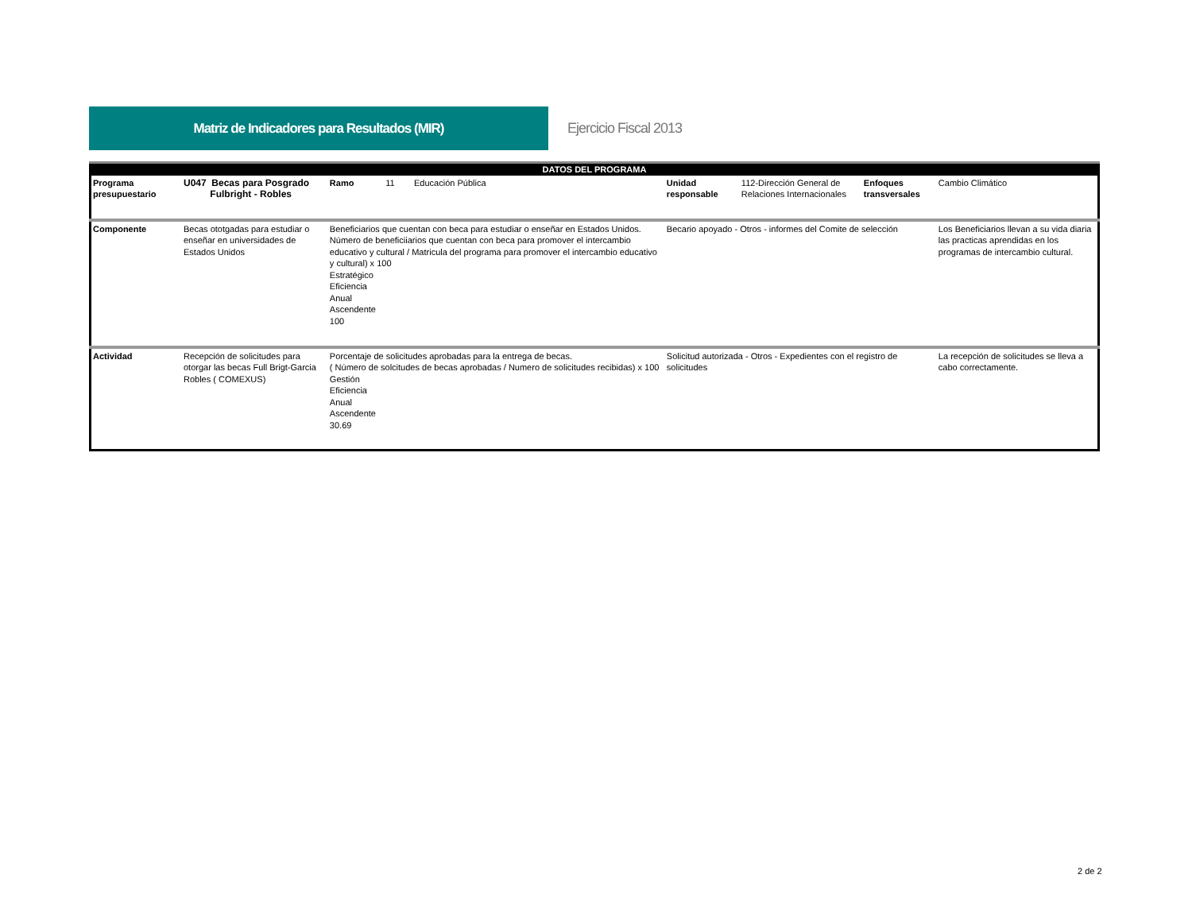Matriz de Indicadores para Resultados (MIR)
Ejercicio Fiscal 2013
| DATOS DEL PROGRAMA | | | | | | |
| Programa presupuestario | U047 Becas para Posgrado Fulbright - Robles | Ramo 11 Educación Pública | Unidad responsable | 112-Dirección General de Relaciones Internacionales | Enfoques transversales | Cambio Climático |
| Componente | Becas ototgadas para estudiar o enseñar en universidades de Estados Unidos | Beneficiarios que cuentan con beca para estudiar o enseñar en Estados Unidos. Número de beneficiiarios que cuentan con beca para promover el intercambio educativo y cultural / Matricula del programa para promover el intercambio educativo y cultural) x 100 Estratégico Eficiencia Anual Ascendente 100 | Becario apoyado - Otros - informes del Comite de selección | | | Los Beneficiarios llevan a su vida diaria las practicas aprendidas en los programas de intercambio cultural. |
| Actividad | Recepción de solicitudes para otorgar las becas Full Brigt-Garcia Robles ( COMEXUS) | Porcentaje de solicitudes aprobadas para la entrega de becas. ( Número de solcitudes de becas aprobadas / Numero de solicitudes recibidas) x 100 Gestión Eficiencia Anual Ascendente 30.69 | Solicitud autorizada - Otros - Expedientes con el registro de solicitudes | | | La recepción de solicitudes se lleva a cabo correctamente. |
2 de 2